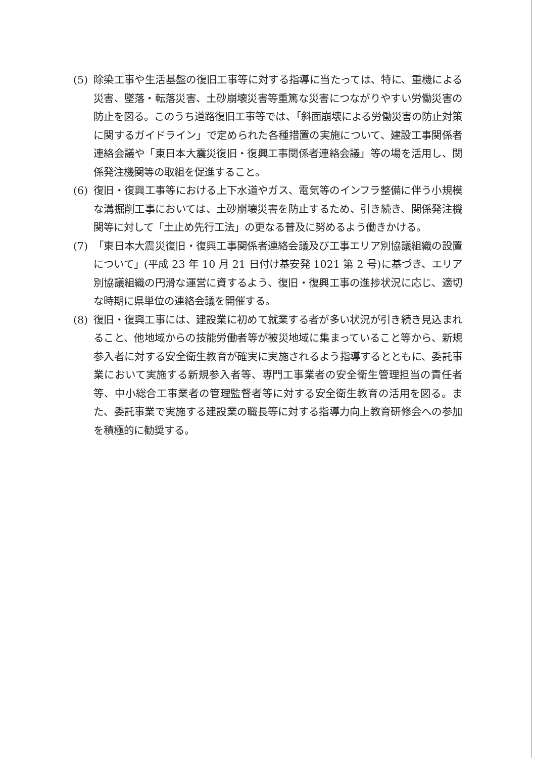(5) 除染工事や生活基盤の復旧工事等に対する指導に当たっては、特に、重機による災害、墜落・転落災害、土砂崩壊災害等重篤な災害につながりやすい労働災害の防止を図る。このうち道路復旧工事等では、「斜面崩壊による労働災害の防止対策に関するガイドライン」で定められた各種措置の実施について、建設工事関係者連絡会議や「東日本大震災復旧・復興工事関係者連絡会議」等の場を活用し、関係発注機関等の取組を促進すること。
(6) 復旧・復興工事等における上下水道やガス、電気等のインフラ整備に伴う小規模な溝掘削工事においては、土砂崩壊災害を防止するため、引き続き、関係発注機関等に対して「土止め先行工法」の更なる普及に努めるよう働きかける。
(7) 「東日本大震災復旧・復興工事関係者連絡会議及び工事エリア別協議組織の設置について」(平成 23 年 10 月 21 日付け基安発 1021 第 2 号)に基づき、エリア別協議組織の円滑な運営に資するよう、復旧・復興工事の進捗状況に応じ、適切な時期に県単位の連絡会議を開催する。
(8) 復旧・復興工事には、建設業に初めて就業する者が多い状況が引き続き見込まれること、他地域からの技能労働者等が被災地域に集まっていること等から、新規参入者に対する安全衛生教育が確実に実施されるよう指導するとともに、委託事業において実施する新規参入者等、専門工事業者の安全衛生管理担当の責任者等、中小総合工事業者の管理監督者等に対する安全衛生教育の活用を図る。また、委託事業で実施する建設業の職長等に対する指導力向上教育研修会への参加を積極的に勧奨する。